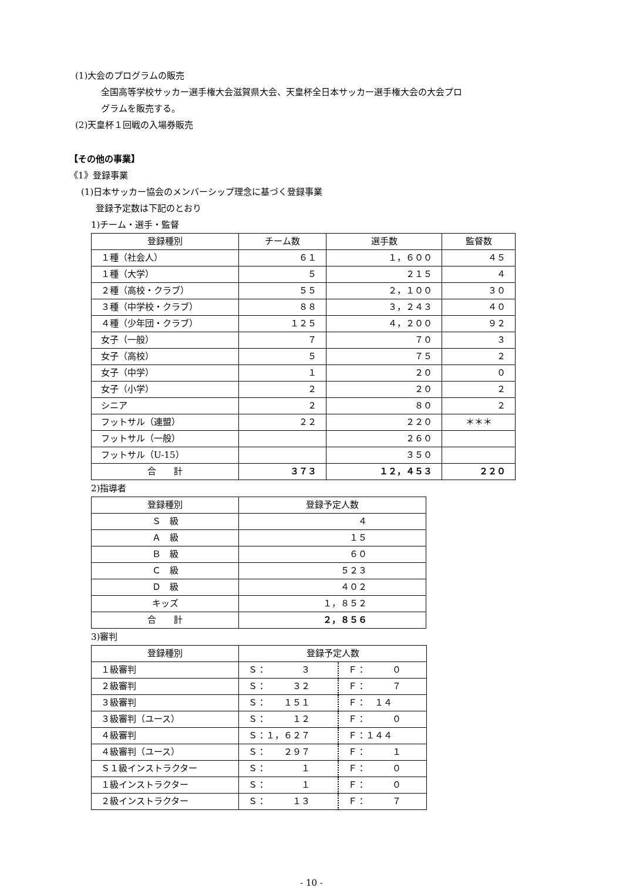(1)大会のプログラムの販売
全国高等学校サッカー選手権大会滋賀県大会、天皇杯全日本サッカー選手権大会の大会プロ
グラムを販売する。
(2)天皇杯１回戦の入場券販売
【その他の事業】
《1》登録事業
(1)日本サッカー協会のメンバーシップ理念に基づく登録事業
登録予定数は下記のとおり
1)チーム・選手・監督
| 登録種別 | チーム数 | 選手数 | 監督数 |
| １種（社会人） | ６１ | １，６００ | ４５ |
| １種（大学） | ５ | ２１５ | ４ |
| ２種（高校・クラブ） | ５５ | ２，１００ | ３０ |
| ３種（中学校・クラブ） | ８８ | ３，２４３ | ４０ |
| ４種（少年団・クラブ） | １２５ | ４，２００ | ９２ |
| 女子（一般） | ７ | ７０ | ３ |
| 女子（高校） | ５ | ７５ | ２ |
| 女子（中学） | １ | ２０ | ０ |
| 女子（小学） | ２ | ２０ | ２ |
| シニア | ２ | ８０ | ２ |
| フットサル（連盟） | ２２ | ２２０ | ＊＊＊ |
| フットサル（一般） | | ２６０ | |
| フットサル（U-15） | | ３５０ | |
| 合 計 | ３７３ | １２，４５３ | ２２０ |
2)指導者
| 登録種別 | 登録予定人数 |
| Ｓ 級 | ４ |
| Ａ 級 | １５ |
| Ｂ 級 | ６０ |
| Ｃ 級 | ５２３ |
| Ｄ 級 | ４０２ |
| キッズ | １，８５２ |
| 合 計 | ２，８５６ |
3)審判
| 登録種別 | 登録予定人数 | |
| １級審判 | Ｓ： ３ | Ｆ： ０ |
| ２級審判 | Ｓ： ３２ | Ｆ： ７ |
| ３級審判 | Ｓ： １５１ | Ｆ： １４ |
| ３級審判（ユース） | Ｓ： １２ | Ｆ： ０ |
| ４級審判 | Ｓ：１，６２７ | Ｆ：１４４ |
| ４級審判（ユース） | Ｓ： ２９７ | Ｆ： １ |
| Ｓ１級インストラクター | Ｓ： １ | Ｆ： ０ |
| １級インストラクター | Ｓ： １ | Ｆ： ０ |
| ２級インストラクター | Ｓ： １３ | Ｆ： ７ |
- 10 -